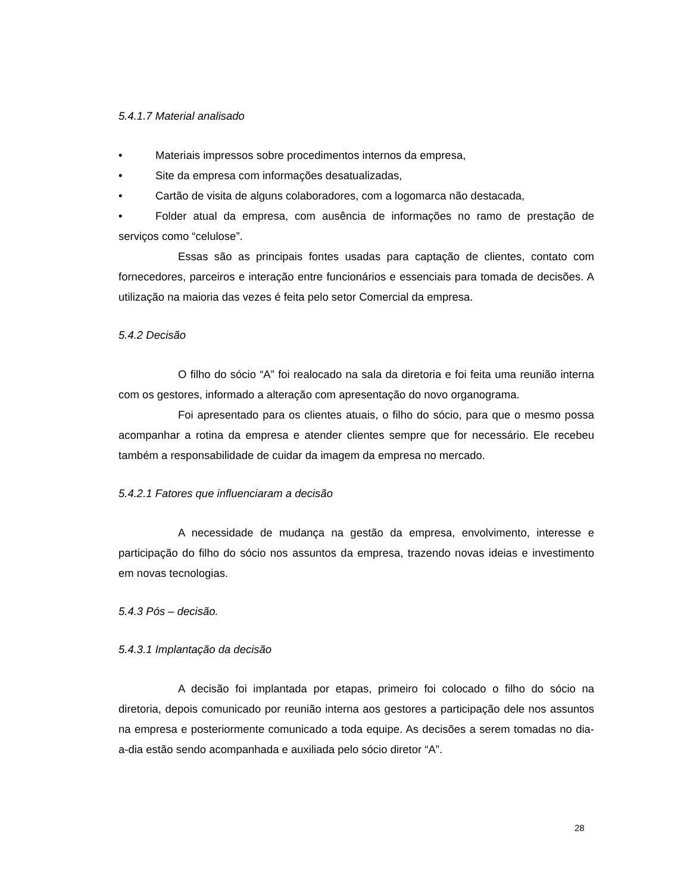5.4.1.7 Material analisado
• Materiais impressos sobre procedimentos internos da empresa,
• Site da empresa com informações desatualizadas,
• Cartão de visita de alguns colaboradores, com a logomarca não destacada,
• Folder atual da empresa, com ausência de informações no ramo de prestação de serviços como “celulose”.
Essas são as principais fontes usadas para captação de clientes, contato com fornecedores, parceiros e interação entre funcionários e essenciais para tomada de decisões. A utilização na maioria das vezes é feita pelo setor Comercial da empresa.
5.4.2 Decisão
O filho do sócio “A” foi realocado na sala da diretoria e foi feita uma reunião interna com os gestores, informado a alteração com apresentação do novo organograma.
Foi apresentado para os clientes atuais, o filho do sócio, para que o mesmo possa acompanhar a rotina da empresa e atender clientes sempre que for necessário. Ele recebeu também a responsabilidade de cuidar da imagem da empresa no mercado.
5.4.2.1 Fatores que influenciaram a decisão
A necessidade de mudança na gestão da empresa, envolvimento, interesse e participação do filho do sócio nos assuntos da empresa, trazendo novas ideias e investimento em novas tecnologias.
5.4.3 Pós – decisão.
5.4.3.1 Implantação da decisão
A decisão foi implantada por etapas, primeiro foi colocado o filho do sócio na diretoria, depois comunicado por reunião interna aos gestores a participação dele nos assuntos na empresa e posteriormente comunicado a toda equipe. As decisões a serem tomadas no dia-a-dia estão sendo acompanhada e auxiliada pelo sócio diretor “A”.
28